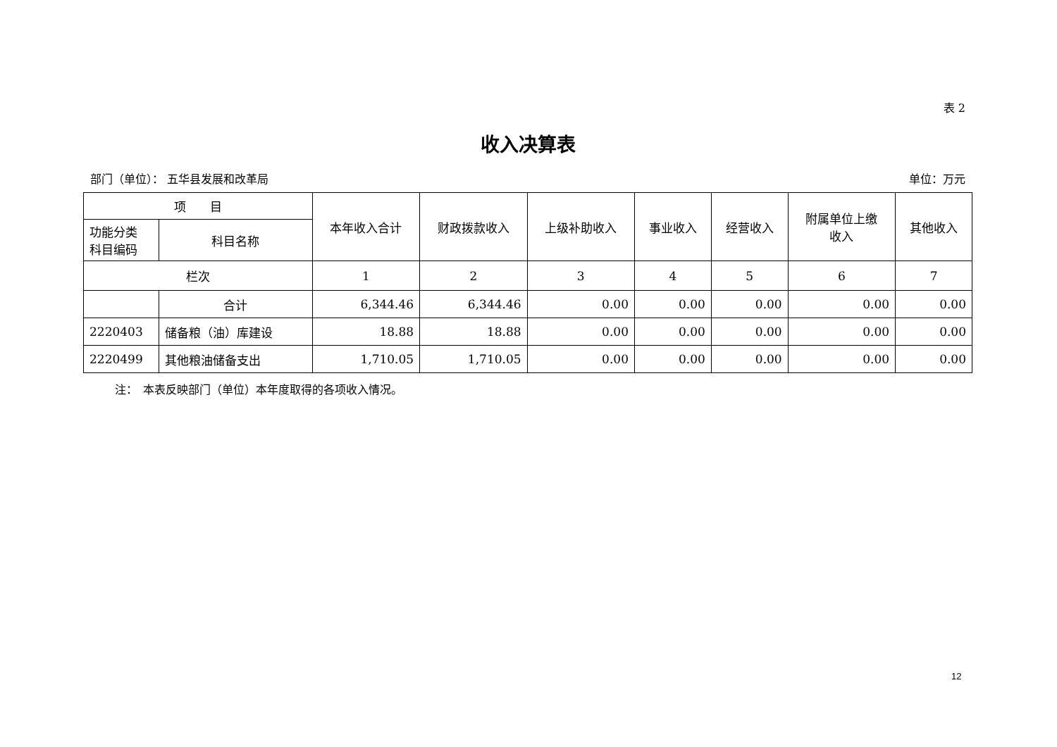表 2
收入决算表
部门（单位）： 五华县发展和改革局 单位：万元
| 项 目 | | 本年收入合计 | 财政拨款收入 | 上级补助收入 | 事业收入 | 经营收入 | 附属单位上缴 收入 | 其他收入 |
| --- | --- | --- | --- | --- | --- | --- | --- | --- |
| 功能分类 科目编码 | 科目名称 | | | | | | | |
| 栏次 | | 1 | 2 | 3 | 4 | 5 | 6 | 7 |
| | 合计 | 6,344.46 | 6,344.46 | 0.00 | 0.00 | 0.00 | 0.00 | 0.00 |
| 2220403 | 储备粮（油）库建设 | 18.88 | 18.88 | 0.00 | 0.00 | 0.00 | 0.00 | 0.00 |
| 2220499 | 其他粮油储备支出 | 1,710.05 | 1,710.05 | 0.00 | 0.00 | 0.00 | 0.00 | 0.00 |
注：　本表反映部门（单位）本年度取得的各项收入情况。
12